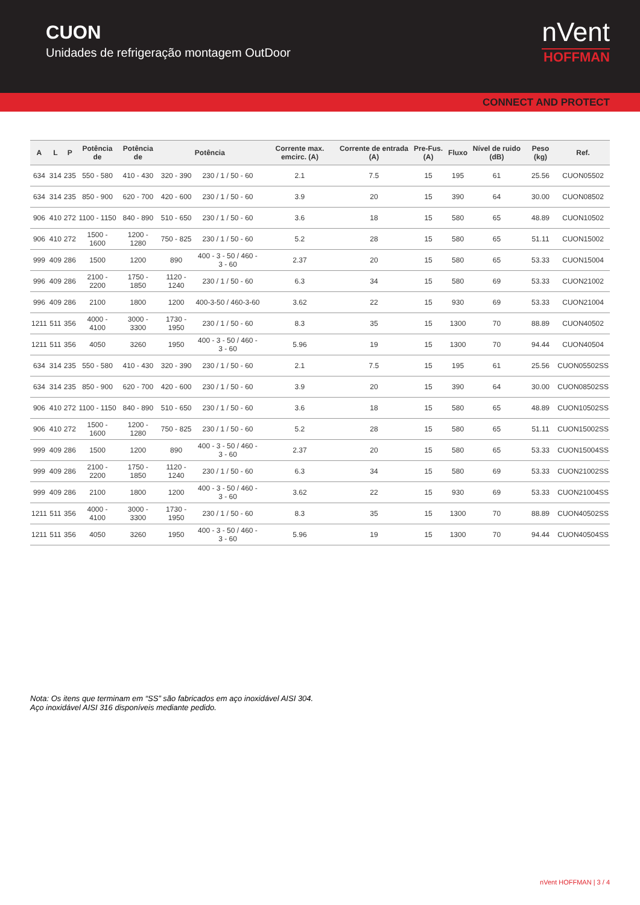CUON
Unidades de refrigeração montagem OutDoor
nVent
HOFFMAN
CONNECT AND PROTECT
| A | L | P | Potência de | Potência de | Potência | | Corrente max. emcirc. (A) | Corrente de entrada (A) | Pre-Fus. (A) | Fluxo | Nível de ruido (dB) | Peso (kg) | Ref. |
| --- | --- | --- | --- | --- | --- | --- | --- | --- | --- | --- | --- | --- | --- |
| 634 | 314 | 235 | 550 - 580 | 410 - 430 | 320 - 390 | 230 / 1 / 50 - 60 | 2.1 | 7.5 | 15 | 195 | 61 | 25.56 | CUON05502 |
| 634 | 314 | 235 | 850 - 900 | 620 - 700 | 420 - 600 | 230 / 1 / 50 - 60 | 3.9 | 20 | 15 | 390 | 64 | 30.00 | CUON08502 |
| 906 | 410 | 272 | 1100 - 1150 | 840 - 890 | 510 - 650 | 230 / 1 / 50 - 60 | 3.6 | 18 | 15 | 580 | 65 | 48.89 | CUON10502 |
| 906 | 410 | 272 | 1500 - 1600 | 1200 - 1280 | 750 - 825 | 230 / 1 / 50 - 60 | 5.2 | 28 | 15 | 580 | 65 | 51.11 | CUON15002 |
| 999 | 409 | 286 | 1500 | 1200 | 890 | 400 - 3 - 50 / 460 - 3 - 60 | 2.37 | 20 | 15 | 580 | 65 | 53.33 | CUON15004 |
| 996 | 409 | 286 | 2100 - 2200 | 1750 - 1850 | 1120 - 1240 | 230 / 1 / 50 - 60 | 6.3 | 34 | 15 | 580 | 69 | 53.33 | CUON21002 |
| 996 | 409 | 286 | 2100 | 1800 | 1200 | 400-3-50 / 460-3-60 | 3.62 | 22 | 15 | 930 | 69 | 53.33 | CUON21004 |
| 1211 | 511 | 356 | 4000 - 4100 | 3000 - 3300 | 1730 - 1950 | 230 / 1 / 50 - 60 | 8.3 | 35 | 15 | 1300 | 70 | 88.89 | CUON40502 |
| 1211 | 511 | 356 | 4050 | 3260 | 1950 | 400 - 3 - 50 / 460 - 3 - 60 | 5.96 | 19 | 15 | 1300 | 70 | 94.44 | CUON40504 |
| 634 | 314 | 235 | 550 - 580 | 410 - 430 | 320 - 390 | 230 / 1 / 50 - 60 | 2.1 | 7.5 | 15 | 195 | 61 | 25.56 | CUON05502SS |
| 634 | 314 | 235 | 850 - 900 | 620 - 700 | 420 - 600 | 230 / 1 / 50 - 60 | 3.9 | 20 | 15 | 390 | 64 | 30.00 | CUON08502SS |
| 906 | 410 | 272 | 1100 - 1150 | 840 - 890 | 510 - 650 | 230 / 1 / 50 - 60 | 3.6 | 18 | 15 | 580 | 65 | 48.89 | CUON10502SS |
| 906 | 410 | 272 | 1500 - 1600 | 1200 - 1280 | 750 - 825 | 230 / 1 / 50 - 60 | 5.2 | 28 | 15 | 580 | 65 | 51.11 | CUON15002SS |
| 999 | 409 | 286 | 1500 | 1200 | 890 | 400 - 3 - 50 / 460 - 3 - 60 | 2.37 | 20 | 15 | 580 | 65 | 53.33 | CUON15004SS |
| 999 | 409 | 286 | 2100 - 2200 | 1750 - 1850 | 1120 - 1240 | 230 / 1 / 50 - 60 | 6.3 | 34 | 15 | 580 | 69 | 53.33 | CUON21002SS |
| 999 | 409 | 286 | 2100 | 1800 | 1200 | 400 - 3 - 50 / 460 - 3 - 60 | 3.62 | 22 | 15 | 930 | 69 | 53.33 | CUON21004SS |
| 1211 | 511 | 356 | 4000 - 4100 | 3000 - 3300 | 1730 - 1950 | 230 / 1 / 50 - 60 | 8.3 | 35 | 15 | 1300 | 70 | 88.89 | CUON40502SS |
| 1211 | 511 | 356 | 4050 | 3260 | 1950 | 400 - 3 - 50 / 460 - 3 - 60 | 5.96 | 19 | 15 | 1300 | 70 | 94.44 | CUON40504SS |
Nota: Os itens que terminam em “SS” são fabricados em aço inoxidável AISI 304.
Aço inoxidável AISI 316 disponíveis mediante pedido.
nVent HOFFMAN | 3 / 4